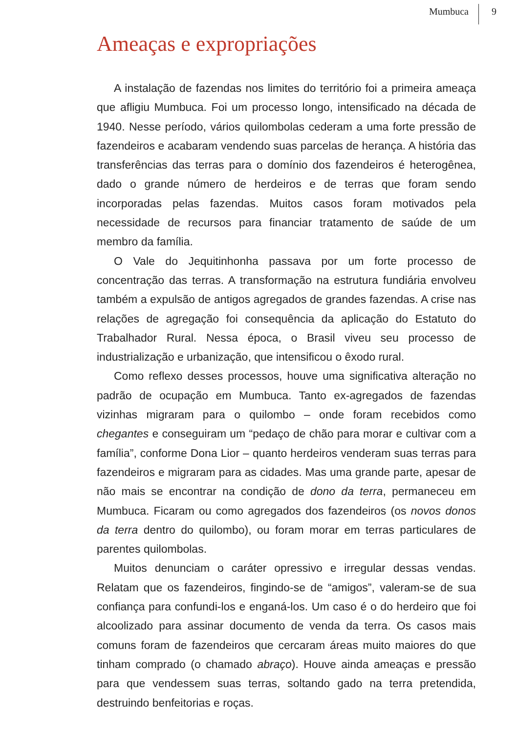Mumbuca 9
Ameaças e expropriações
A instalação de fazendas nos limites do território foi a primeira ameaça que afligiu Mumbuca. Foi um processo longo, intensificado na década de 1940. Nesse período, vários quilombolas cederam a uma forte pressão de fazendeiros e acabaram vendendo suas parcelas de herança. A história das transferências das terras para o domínio dos fazendeiros é heterogênea, dado o grande número de herdeiros e de terras que foram sendo incorporadas pelas fazendas. Muitos casos foram motivados pela necessidade de recursos para financiar tratamento de saúde de um membro da família.
O Vale do Jequitinhonha passava por um forte processo de concentração das terras. A transformação na estrutura fundiária envolveu também a expulsão de antigos agregados de grandes fazendas. A crise nas relações de agregação foi consequência da aplicação do Estatuto do Trabalhador Rural. Nessa época, o Brasil viveu seu processo de industrialização e urbanização, que intensificou o êxodo rural.
Como reflexo desses processos, houve uma significativa alteração no padrão de ocupação em Mumbuca. Tanto ex-agregados de fazendas vizinhas migraram para o quilombo – onde foram recebidos como chegantes e conseguiram um “pedaço de chão para morar e cultivar com a família”, conforme Dona Lior – quanto herdeiros venderam suas terras para fazendeiros e migraram para as cidades. Mas uma grande parte, apesar de não mais se encontrar na condição de dono da terra, permaneceu em Mumbuca. Ficaram ou como agregados dos fazendeiros (os novos donos da terra dentro do quilombo), ou foram morar em terras particulares de parentes quilombolas.
Muitos denunciam o caráter opressivo e irregular dessas vendas. Relatam que os fazendeiros, fingindo-se de “amigos”, valeram-se de sua confiança para confundi-los e enganá-los. Um caso é o do herdeiro que foi alcoolizado para assinar documento de venda da terra. Os casos mais comuns foram de fazendeiros que cercaram áreas muito maiores do que tinham comprado (o chamado abraço). Houve ainda ameaças e pressão para que vendessem suas terras, soltando gado na terra pretendida, destruindo benfeitorias e roças.